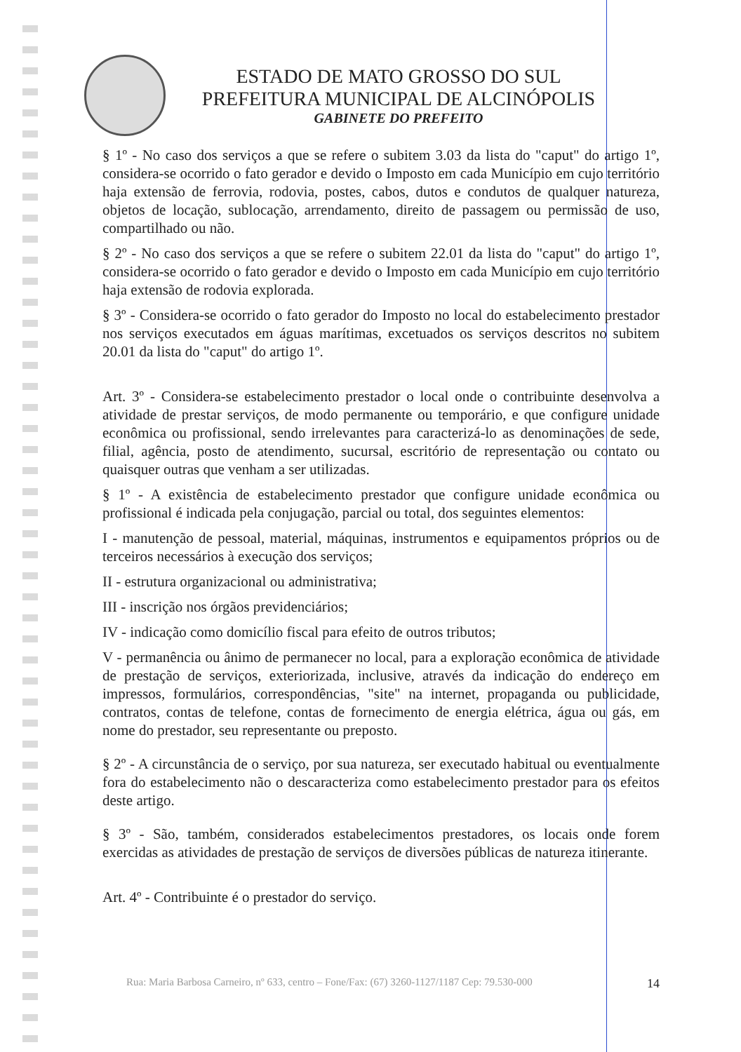ESTADO DE MATO GROSSO DO SUL
PREFEITURA MUNICIPAL DE ALCINÓPOLIS
GABINETE DO PREFEITO
§ 1º - No caso dos serviços a que se refere o subitem 3.03 da lista do "caput" do artigo 1º, considera-se ocorrido o fato gerador e devido o Imposto em cada Município em cujo território haja extensão de ferrovia, rodovia, postes, cabos, dutos e condutos de qualquer natureza, objetos de locação, sublocação, arrendamento, direito de passagem ou permissão de uso, compartilhado ou não.
§ 2º - No caso dos serviços a que se refere o subitem 22.01 da lista do "caput" do artigo 1º, considera-se ocorrido o fato gerador e devido o Imposto em cada Município em cujo território haja extensão de rodovia explorada.
§ 3º - Considera-se ocorrido o fato gerador do Imposto no local do estabelecimento prestador nos serviços executados em águas marítimas, excetuados os serviços descritos no subitem 20.01 da lista do "caput" do artigo 1º.
Art. 3º - Considera-se estabelecimento prestador o local onde o contribuinte desenvolva a atividade de prestar serviços, de modo permanente ou temporário, e que configure unidade econômica ou profissional, sendo irrelevantes para caracterizá-lo as denominações de sede, filial, agência, posto de atendimento, sucursal, escritório de representação ou contato ou quaisquer outras que venham a ser utilizadas.
§ 1º - A existência de estabelecimento prestador que configure unidade econômica ou profissional é indicada pela conjugação, parcial ou total, dos seguintes elementos:
I - manutenção de pessoal, material, máquinas, instrumentos e equipamentos próprios ou de terceiros necessários à execução dos serviços;
II - estrutura organizacional ou administrativa;
III - inscrição nos órgãos previdenciários;
IV - indicação como domicílio fiscal para efeito de outros tributos;
V - permanência ou ânimo de permanecer no local, para a exploração econômica de atividade de prestação de serviços, exteriorizada, inclusive, através da indicação do endereço em impressos, formulários, correspondências, "site" na internet, propaganda ou publicidade, contratos, contas de telefone, contas de fornecimento de energia elétrica, água ou gás, em nome do prestador, seu representante ou preposto.
§ 2º - A circunstância de o serviço, por sua natureza, ser executado habitual ou eventualmente fora do estabelecimento não o descaracteriza como estabelecimento prestador para os efeitos deste artigo.
§ 3º - São, também, considerados estabelecimentos prestadores, os locais onde forem exercidas as atividades de prestação de serviços de diversões públicas de natureza itinerante.
Art. 4º - Contribuinte é o prestador do serviço.
Rua: Maria Barbosa Carneiro, nº 633, centro – Fone/Fax: (67) 3260-1127/1187 Cep: 79.530-000 14